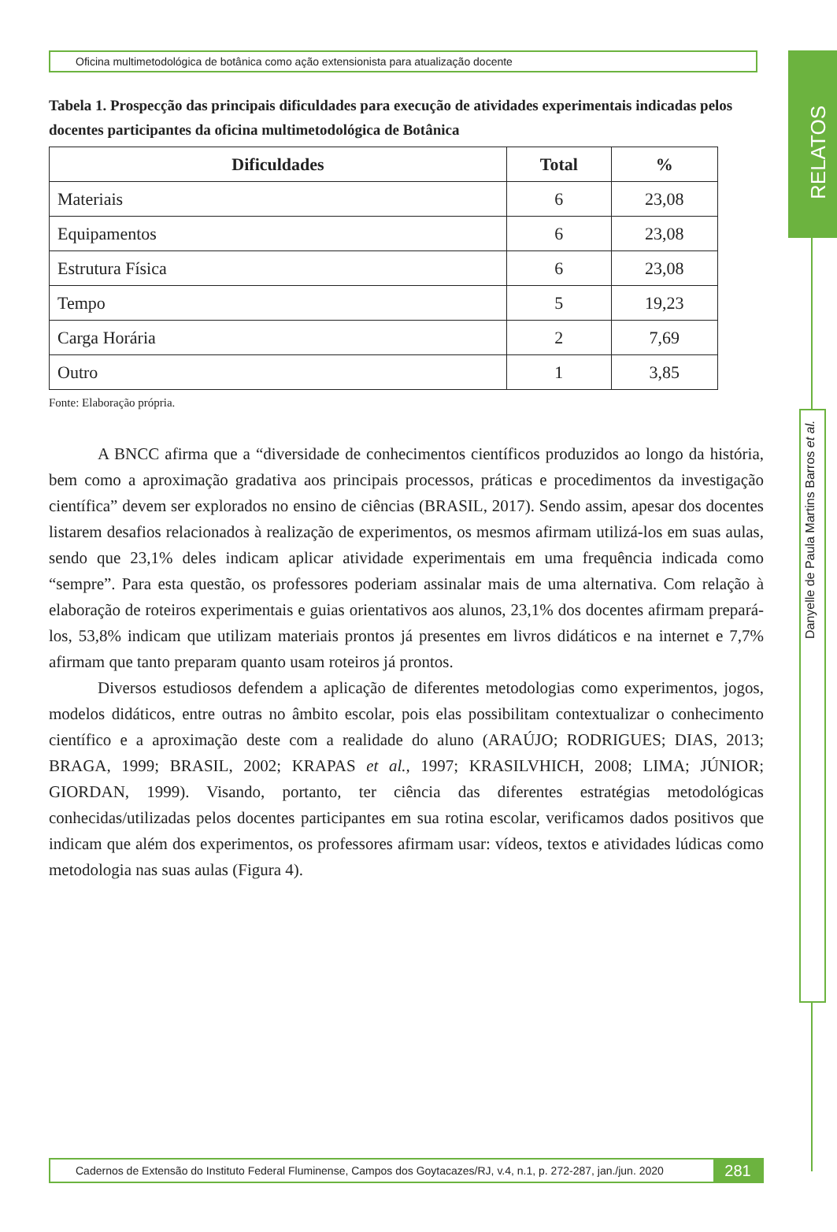RELATOS
Danyelle de Paula Martins Barros et al.
Oficina multimetodológica de botânica como ação extensionista para atualização docente
Tabela 1. Prospecção das principais dificuldades para execução de atividades experimentais indicadas pelos docentes participantes da oficina multimetodológica de Botânica
| Dificuldades | Total | % |
| --- | --- | --- |
| Materiais | 6 | 23,08 |
| Equipamentos | 6 | 23,08 |
| Estrutura Física | 6 | 23,08 |
| Tempo | 5 | 19,23 |
| Carga Horária | 2 | 7,69 |
| Outro | 1 | 3,85 |
Fonte: Elaboração própria.
A BNCC afirma que a “diversidade de conhecimentos científicos produzidos ao longo da história, bem como a aproximação gradativa aos principais processos, práticas e procedimentos da investigação científica” devem ser explorados no ensino de ciências (BRASIL, 2017). Sendo assim, apesar dos docentes listarem desafios relacionados à realização de experimentos, os mesmos afirmam utilizá-los em suas aulas, sendo que 23,1% deles indicam aplicar atividade experimentais em uma frequência indicada como “sempre”. Para esta questão, os professores poderiam assinalar mais de uma alternativa. Com relação à elaboração de roteiros experimentais e guias orientativos aos alunos, 23,1% dos docentes afirmam prepará-los, 53,8% indicam que utilizam materiais prontos já presentes em livros didáticos e na internet e 7,7% afirmam que tanto preparam quanto usam roteiros já prontos.
Diversos estudiosos defendem a aplicação de diferentes metodologias como experimentos, jogos, modelos didáticos, entre outras no âmbito escolar, pois elas possibilitam contextualizar o conhecimento científico e a aproximação deste com a realidade do aluno (ARAÚJO; RODRIGUES; DIAS, 2013; BRAGA, 1999; BRASIL, 2002; KRAPAS et al., 1997; KRASILVHICH, 2008; LIMA; JÚNIOR; GIORDAN, 1999). Visando, portanto, ter ciência das diferentes estratégias metodológicas conhecidas/utilizadas pelos docentes participantes em sua rotina escolar, verificamos dados positivos que indicam que além dos experimentos, os professores afirmam usar: vídeos, textos e atividades lúdicas como metodologia nas suas aulas (Figura 4).
Cadernos de Extensão do Instituto Federal Fluminense, Campos dos Goytacazes/RJ, v.4, n.1, p. 272-287, jan./jun. 2020 281